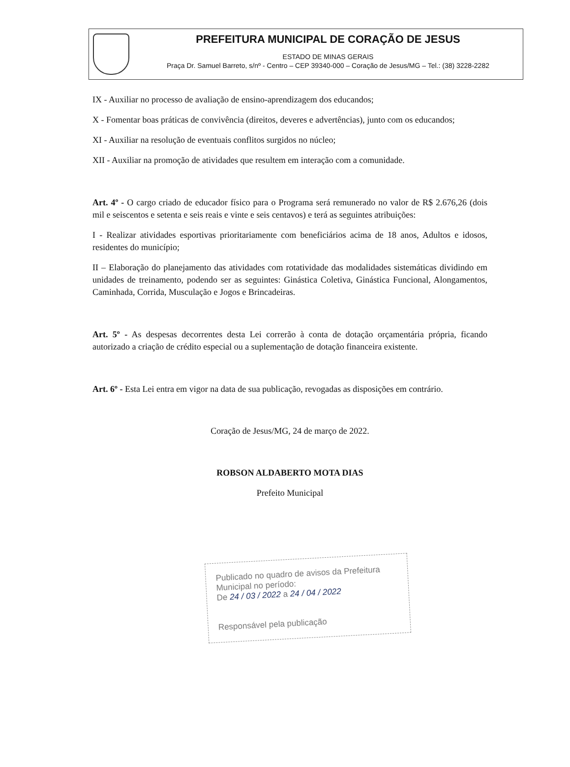PREFEITURA MUNICIPAL DE CORAÇÃO DE JESUS
ESTADO DE MINAS GERAIS
Praça Dr. Samuel Barreto, s/nº - Centro – CEP 39340-000 – Coração de Jesus/MG – Tel.: (38) 3228-2282
IX - Auxiliar no processo de avaliação de ensino-aprendizagem dos educandos;
X - Fomentar boas práticas de convivência (direitos, deveres e advertências), junto com os educandos;
XI - Auxiliar na resolução de eventuais conflitos surgidos no núcleo;
XII - Auxiliar na promoção de atividades que resultem em interação com a comunidade.
Art. 4º - O cargo criado de educador físico para o Programa será remunerado no valor de R$ 2.676,26 (dois mil e seiscentos e setenta e seis reais e vinte e seis centavos) e terá as seguintes atribuições:
I - Realizar atividades esportivas prioritariamente com beneficiários acima de 18 anos, Adultos e idosos, residentes do município;
II – Elaboração do planejamento das atividades com rotatividade das modalidades sistemáticas dividindo em unidades de treinamento, podendo ser as seguintes: Ginástica Coletiva, Ginástica Funcional, Alongamentos, Caminhada, Corrida, Musculação e Jogos e Brincadeiras.
Art. 5º - As despesas decorrentes desta Lei correrão à conta de dotação orçamentária própria, ficando autorizado a criação de crédito especial ou a suplementação de dotação financeira existente.
Art. 6º - Esta Lei entra em vigor na data de sua publicação, revogadas as disposições em contrário.
Coração de Jesus/MG, 24 de março de 2022.
ROBSON ALDABERTO MOTA DIAS
Prefeito Municipal
Publicado no quadro de avisos da Prefeitura Municipal no período:
De 24 / 03 / 2022 a 24 / 04 / 2022
Responsável pela publicação